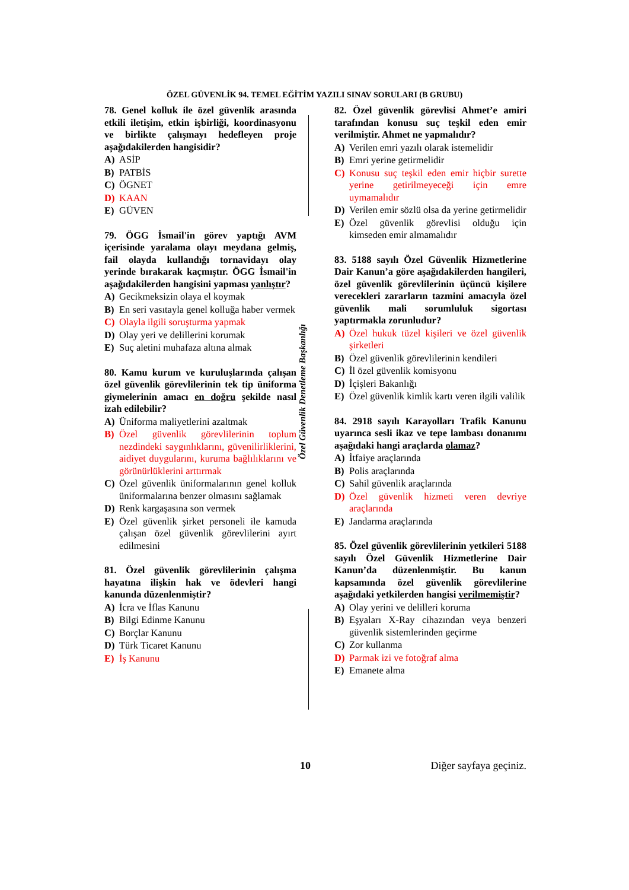ÖZEL GÜVENLİK 94. TEMEL EĞİTİM YAZILI SINAV SORULARI (B GRUBU)
78. Genel kolluk ile özel güvenlik arasında etkili iletişim, etkin işbirliği, koordinasyonu ve birlikte çalışmayı hedefleyen proje aşağıdakilerden hangisidir?
A) ASİP
B) PATBİS
C) ÖGNET
D) KAAN
E) GÜVEN
79. ÖGG İsmail'in görev yaptığı AVM içerisinde yaralama olayı meydana gelmiş, fail olayda kullandığı tornavidayı olay yerinde bırakarak kaçmıştır. ÖGG İsmail'in aşağıdakilerden hangisini yapması yanlıştır?
A) Gecikmeksizin olaya el koymak
B) En seri vasıtayla genel kolluğa haber vermek
C) Olayla ilgili soruşturma yapmak
D) Olay yeri ve delillerini korumak
E) Suç aletini muhafaza altına almak
80. Kamu kurum ve kuruluşlarında çalışan özel güvenlik görevlilerinin tek tip üniforma giymelerinin amacı en doğru şekilde nasıl izah edilebilir?
A) Üniforma maliyetlerini azaltmak
B) Özel güvenlik görevlilerinin toplum nezdindeki saygınlıklarını, güvenilirliklerini, aidiyet duygularını, kuruma bağlılıklarını ve görünürlüklerini arttırmak
C) Özel güvenlik üniformalarının genel kolluk üniformalarına benzer olmasını sağlamak
D) Renk kargaşasına son vermek
E) Özel güvenlik şirket personeli ile kamuda çalışan özel güvenlik görevlilerini ayırt edilmesini
81. Özel güvenlik görevlilerinin çalışma hayatına ilişkin hak ve ödevleri hangi kanunda düzenlenmiştir?
A) İcra ve İflas Kanunu
B) Bilgi Edinme Kanunu
C) Borçlar Kanunu
D) Türk Ticaret Kanunu
E) İş Kanunu
Özel Güvenlik Denetleme Başkanlığı
82. Özel güvenlik görevlisi Ahmet’e amiri tarafından konusu suç teşkil eden emir verilmiştir. Ahmet ne yapmalıdır?
A) Verilen emri yazılı olarak istemelidir
B) Emri yerine getirmelidir
C) Konusu suç teşkil eden emir hiçbir surette yerine getirilmeyeceği için emre uymamalıdır
D) Verilen emir sözlü olsa da yerine getirmelidir
E) Özel güvenlik görevlisi olduğu için kimseden emir almamalıdır
83. 5188 sayılı Özel Güvenlik Hizmetlerine Dair Kanun’a göre aşağıdakilerden hangileri, özel güvenlik görevlilerinin üçüncü kişilere verecekleri zararların tazmini amacıyla özel güvenlik mali sorumluluk sigortası yaptırmakla zorunludur?
A) Özel hukuk tüzel kişileri ve özel güvenlik şirketleri
B) Özel güvenlik görevlilerinin kendileri
C) İl özel güvenlik komisyonu
D) İçişleri Bakanlığı
E) Özel güvenlik kimlik kartı veren ilgili valilik
84. 2918 sayılı Karayolları Trafik Kanunu uyarınca sesli ikaz ve tepe lambası donanımı aşağıdaki hangi araçlarda olamaz?
A) İtfaiye araçlarında
B) Polis araçlarında
C) Sahil güvenlik araçlarında
D) Özel güvenlik hizmeti veren devriye araçlarında
E) Jandarma araçlarında
85. Özel güvenlik görevlilerinin yetkileri 5188 sayılı Özel Güvenlik Hizmetlerine Dair Kanun’da düzenlenmiştir. Bu kanun kapsamında özel güvenlik görevlilerine aşağıdaki yetkilerden hangisi verilmemiştir?
A) Olay yerini ve delilleri koruma
B) Eşyaları X-Ray cihazından veya benzeri güvenlik sistemlerinden geçirme
C) Zor kullanma
D) Parmak izi ve fotoğraf alma
E) Emanete alma
10 Diğer sayfaya geçiniz.